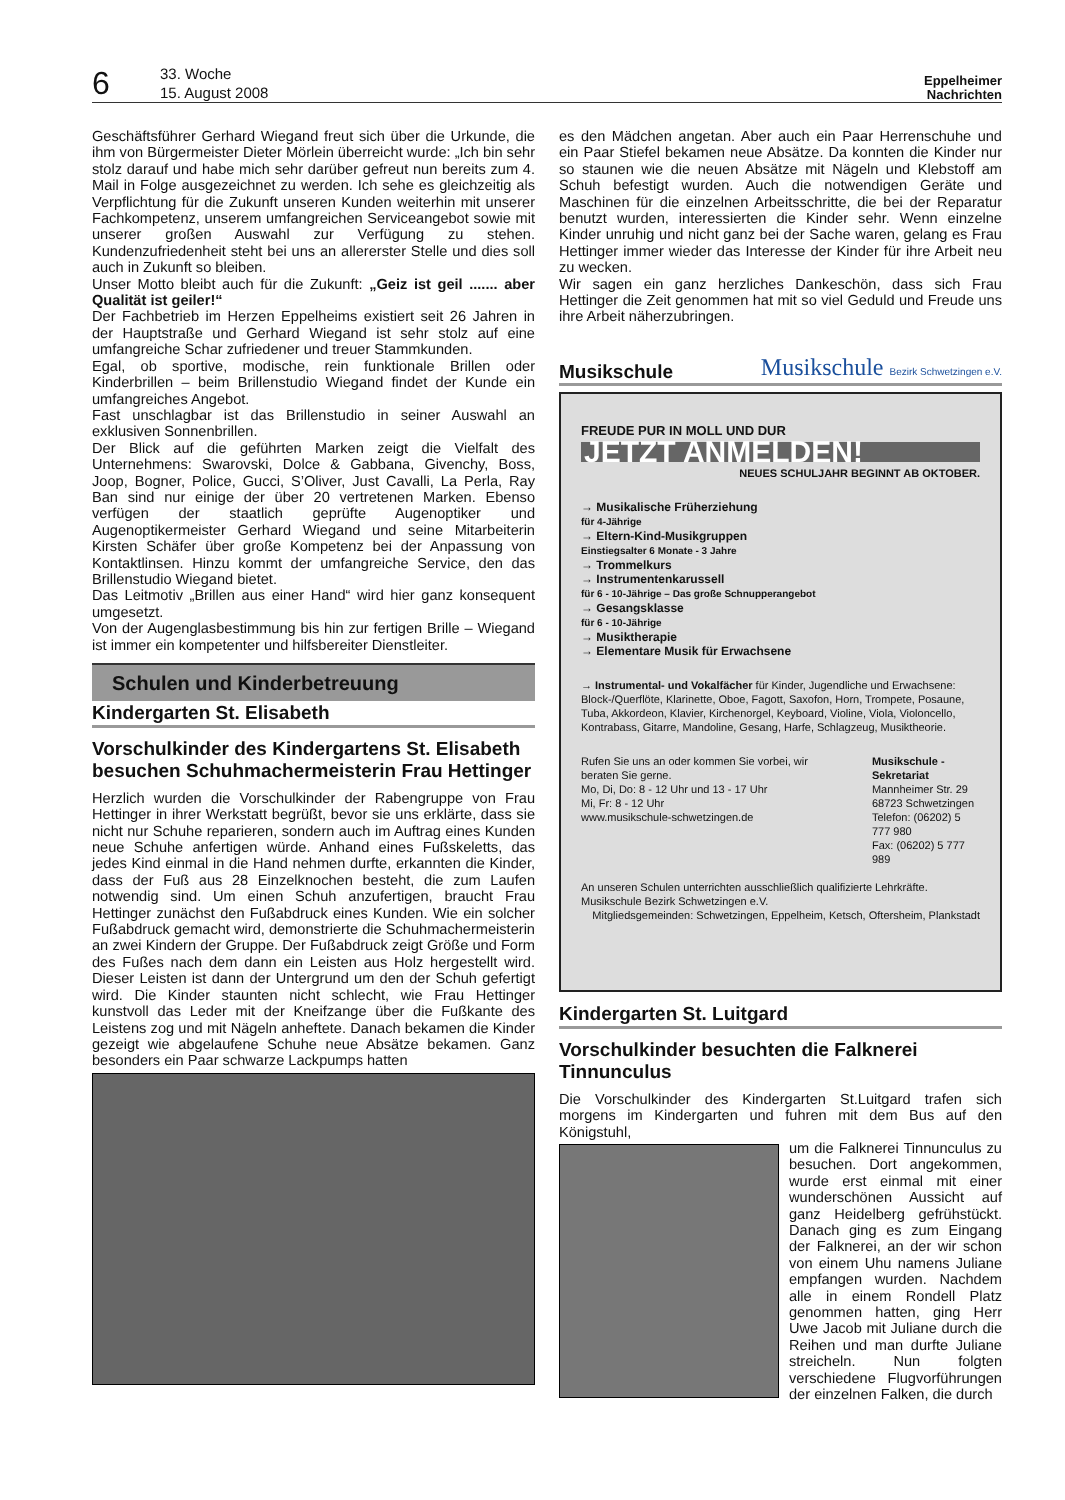6
33. Woche
15. August 2008
Eppelheimer
Nachrichten
Geschäftsführer Gerhard Wiegand freut sich über die Urkunde, die ihm von Bürgermeister Dieter Mörlein überreicht wurde: „Ich bin sehr stolz darauf und habe mich sehr darüber gefreut nun bereits zum 4. Mail in Folge ausgezeichnet zu werden. Ich sehe es gleichzeitig als Verpflichtung für die Zukunft unseren Kunden weiterhin mit unserer Fachkompetenz, unserem umfangreichen Serviceangebot sowie mit unserer großen Auswahl zur Verfügung zu stehen. Kundenzufriedenheit steht bei uns an allererster Stelle und dies soll auch in Zukunft so bleiben.
Unser Motto bleibt auch für die Zukunft: „Geiz ist geil ....... aber Qualität ist geiler!“
Der Fachbetrieb im Herzen Eppelheims existiert seit 26 Jahren in der Hauptstraße und Gerhard Wiegand ist sehr stolz auf eine umfangreiche Schar zufriedener und treuer Stammkunden.
Egal, ob sportive, modische, rein funktionale Brillen oder Kinderbrillen – beim Brillenstudio Wiegand findet der Kunde ein umfangreiches Angebot.
Fast unschlagbar ist das Brillenstudio in seiner Auswahl an exklusiven Sonnenbrillen.
Der Blick auf die geführten Marken zeigt die Vielfalt des Unternehmens: Swarovski, Dolce & Gabbana, Givenchy, Boss, Joop, Bogner, Police, Gucci, S’Oliver, Just Cavalli, La Perla, Ray Ban sind nur einige der über 20 vertretenen Marken. Ebenso verfügen der staatlich geprüfte Augenoptiker und Augenoptikermeister Gerhard Wiegand und seine Mitarbeiterin Kirsten Schäfer über große Kompetenz bei der Anpassung von Kontaktlinsen. Hinzu kommt der umfangreiche Service, den das Brillenstudio Wiegand bietet.
Das Leitmotiv „Brillen aus einer Hand“ wird hier ganz konsequent umgesetzt.
Von der Augenglasbestimmung bis hin zur fertigen Brille – Wiegand ist immer ein kompetenter und hilfsbereiter Dienstleiter.
Schulen und Kinderbetreuung
Kindergarten St. Elisabeth
Vorschulkinder des Kindergartens St. Elisabeth besuchen Schuhmachermeisterin Frau Hettinger
Herzlich wurden die Vorschulkinder der Rabengruppe von Frau Hettinger in ihrer Werkstatt begrüßt, bevor sie uns erklärte, dass sie nicht nur Schuhe reparieren, sondern auch im Auftrag eines Kunden neue Schuhe anfertigen würde. Anhand eines Fußskeletts, das jedes Kind einmal in die Hand nehmen durfte, erkannten die Kinder, dass der Fuß aus 28 Einzelknochen besteht, die zum Laufen notwendig sind. Um einen Schuh anzufertigen, braucht Frau Hettinger zunächst den Fußabdruck eines Kunden. Wie ein solcher Fußabdruck gemacht wird, demonstrierte die Schuhmachermeisterin an zwei Kindern der Gruppe. Der Fußabdruck zeigt Größe und Form des Fußes nach dem dann ein Leisten aus Holz hergestellt wird. Dieser Leisten ist dann der Untergrund um den der Schuh gefertigt wird. Die Kinder staunten nicht schlecht, wie Frau Hettinger kunstvoll das Leder mit der Kneifzange über die Fußkante des Leistens zog und mit Nägeln anheftete. Danach bekamen die Kinder gezeigt wie abgelaufene Schuhe neue Absätze bekamen. Ganz besonders ein Paar schwarze Lackpumps hatten
es den Mädchen angetan. Aber auch ein Paar Herrenschuhe und ein Paar Stiefel bekamen neue Absätze. Da konnten die Kinder nur so staunen wie die neuen Absätze mit Nägeln und Klebstoff am Schuh befestigt wurden. Auch die notwendigen Geräte und Maschinen für die einzelnen Arbeitsschritte, die bei der Reparatur benutzt wurden, interessierten die Kinder sehr. Wenn einzelne Kinder unruhig und nicht ganz bei der Sache waren, gelang es Frau Hettinger immer wieder das Interesse der Kinder für ihre Arbeit neu zu wecken.
Wir sagen ein ganz herzliches Dankeschön, dass sich Frau Hettinger die Zeit genommen hat mit so viel Geduld und Freude uns ihre Arbeit näherzubringen.
Musikschule Musikschule Bezirk Schwetzingen e.V.
FREUDE PUR IN MOLL UND DUR
JETZT ANMELDEN!
NEUES SCHULJAHR BEGINNT AB OKTOBER.
→ Musikalische Früherziehung
für 4-Jährige
→ Eltern-Kind-Musikgruppen
Einstiegsalter 6 Monate - 3 Jahre
→ Trommelkurs
→ Instrumentenkarussell
für 6 - 10-Jährige – Das große Schnupperangebot
→ Gesangsklasse
für 6 - 10-Jährige
→ Musiktherapie
→ Elementare Musik für Erwachsene
→ Instrumental- und Vokalfächer für Kinder, Jugendliche und Erwachsene: Block-/Querflöte, Klarinette, Oboe, Fagott, Saxofon, Horn, Trompete, Posaune, Tuba, Akkordeon, Klavier, Kirchenorgel, Keyboard, Violine, Viola, Violoncello, Kontrabass, Gitarre, Mandoline, Gesang, Harfe, Schlagzeug, Musiktheorie.
Rufen Sie uns an oder kommen Sie vorbei, wir beraten Sie gerne.
Mo, Di, Do: 8 - 12 Uhr und 13 - 17 Uhr
Mi, Fr: 8 - 12 Uhr
www.musikschule-schwetzingen.de
Musikschule - Sekretariat
Mannheimer Str. 29
68723 Schwetzingen
Telefon: (06202) 5 777 980
Fax: (06202) 5 777 989
An unseren Schulen unterrichten ausschließlich qualifizierte Lehrkräfte. Musikschule Bezirk Schwetzingen e.V.
Mitgliedsgemeinden: Schwetzingen, Eppelheim, Ketsch, Oftersheim, Plankstadt
Kindergarten St. Luitgard
Vorschulkinder besuchten die Falknerei Tinnunculus
Die Vorschulkinder des Kindergarten St.Luitgard trafen sich morgens im Kindergarten und fuhren mit dem Bus auf den Königstuhl,
um die Falknerei Tinnunculus zu besuchen. Dort angekommen, wurde erst einmal mit einer wunderschönen Aussicht auf ganz Heidelberg gefrühstückt. Danach ging es zum Eingang der Falknerei, an der wir schon von einem Uhu namens Juliane empfangen wurden. Nachdem alle in einem Rondell Platz genommen hatten, ging Herr Uwe Jacob mit Juliane durch die Reihen und man durfte Juliane streicheln. Nun folgten verschiedene Flugvorführungen der einzelnen Falken, die durch